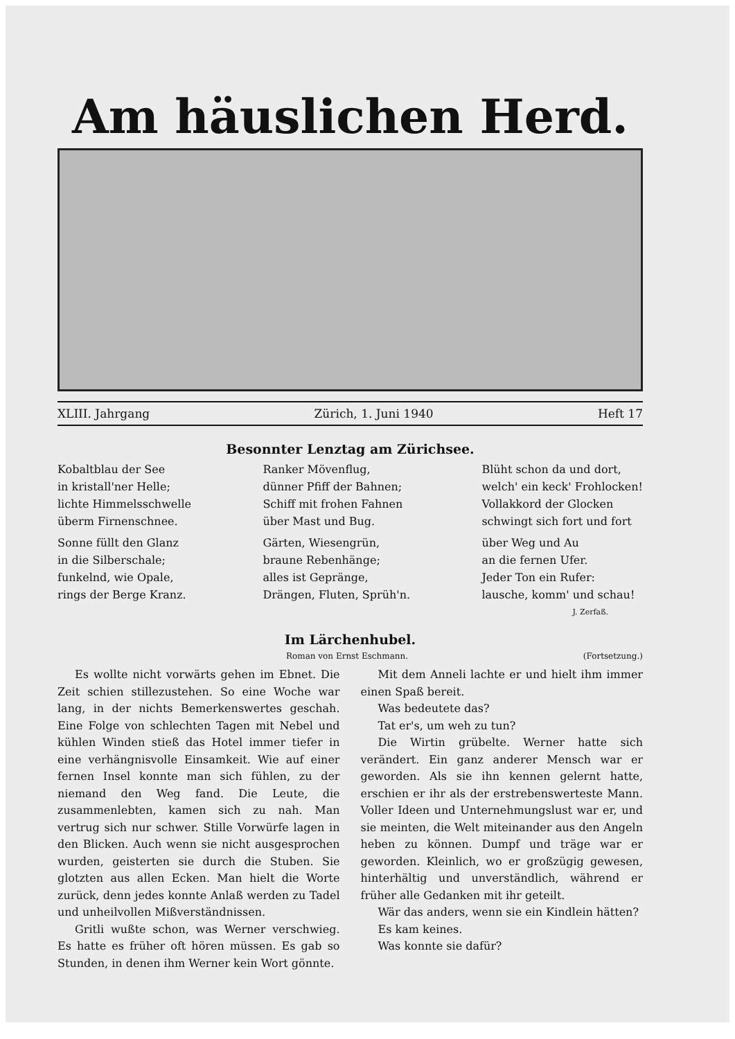Am häuslichen Herd.
XLIII. Jahrgang Zürich, 1. Juni 1940 Heft 17
Besonnter Lenztag am Zürichsee.
Kobaltblau der See
in kristall'ner Helle;
lichte Himmelsschwelle
überm Firnenschnee.
Sonne füllt den Glanz
in die Silberschale;
funkelnd, wie Opale,
rings der Berge Kranz.
Ranker Mövenflug,
dünner Pfiff der Bahnen;
Schiff mit frohen Fahnen
über Mast und Bug.
Gärten, Wiesengrün,
braune Rebenhänge;
alles ist Gepränge,
Drängen, Fluten, Sprüh'n.
Blüht schon da und dort,
welch' ein keck' Frohlocken!
Vollakkord der Glocken
schwingt sich fort und fort
über Weg und Au
an die fernen Ufer.
Jeder Ton ein Rufer:
lausche, komm' und schau!
J. Zerfaß.
Im Lärchenhubel.
Roman von Ernst Eschmann. (Fortsetzung.)
Es wollte nicht vorwärts gehen im Ebnet. Die Zeit schien stillezustehen. So eine Woche war lang, in der nichts Bemerkenswertes geschah. Eine Folge von schlechten Tagen mit Nebel und kühlen Winden stieß das Hotel immer tiefer in eine verhängnisvolle Einsamkeit. Wie auf einer fernen Insel konnte man sich fühlen, zu der niemand den Weg fand. Die Leute, die zusammenlebten, kamen sich zu nah. Man vertrug sich nur schwer. Stille Vorwürfe lagen in den Blicken. Auch wenn sie nicht ausgesprochen wurden, geisterten sie durch die Stuben. Sie glotzten aus allen Ecken. Man hielt die Worte zurück, denn jedes konnte Anlaß werden zu Tadel und unheilvollen Mißverständnissen.
Gritli wußte schon, was Werner verschwieg. Es hatte es früher oft hören müssen. Es gab so Stunden, in denen ihm Werner kein Wort gönnte.
Mit dem Anneli lachte er und hielt ihm immer einen Spaß bereit.
Was bedeutete das?
Tat er's, um weh zu tun?
Die Wirtin grübelte. Werner hatte sich verändert. Ein ganz anderer Mensch war er geworden. Als sie ihn kennen gelernt hatte, erschien er ihr als der erstrebenswerteste Mann. Voller Ideen und Unternehmungslust war er, und sie meinten, die Welt miteinander aus den Angeln heben zu können. Dumpf und träge war er geworden. Kleinlich, wo er großzügig gewesen, hinterhältig und unverständlich, während er früher alle Gedanken mit ihr geteilt.
Wär das anders, wenn sie ein Kindlein hätten?
Es kam keines.
Was konnte sie dafür?